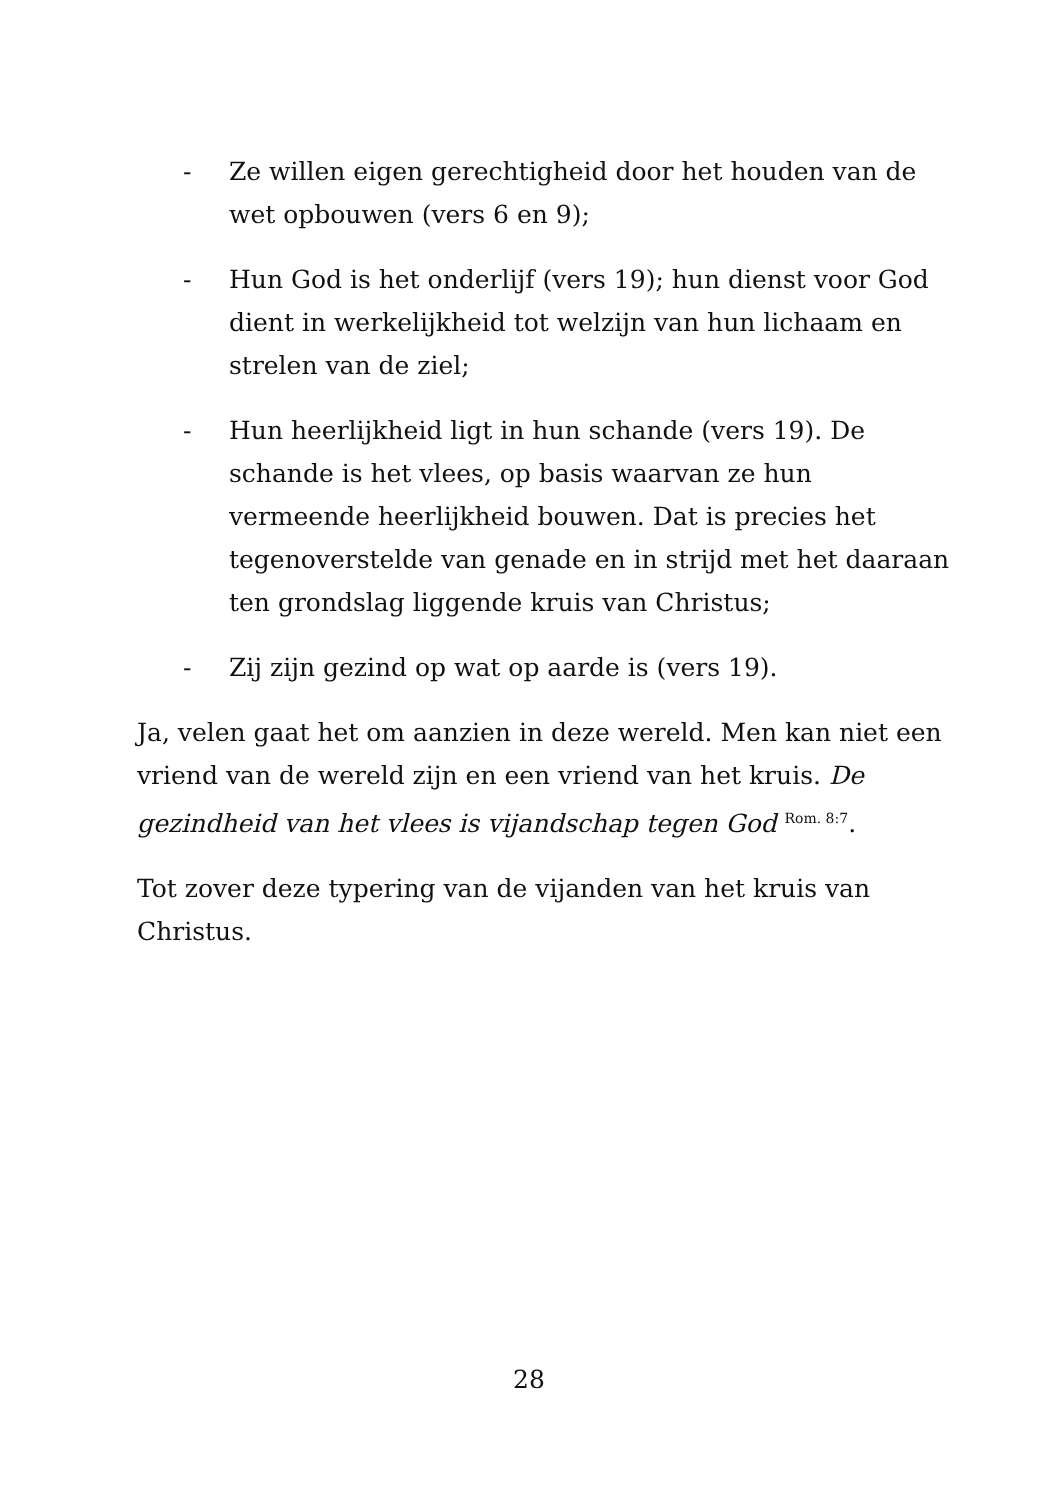- Ze willen eigen gerechtigheid door het houden van de wet opbouwen (vers 6 en 9);
- Hun God is het onderlijf (vers 19); hun dienst voor God dient in werkelijkheid tot welzijn van hun lichaam en strelen van de ziel;
- Hun heerlijkheid ligt in hun schande (vers 19). De schande is het vlees, op basis waarvan ze hun vermeende heerlijkheid bouwen. Dat is precies het tegenoverstelde van genade en in strijd met het daaraan ten grondslag liggende kruis van Christus;
- Zij zijn gezind op wat op aarde is (vers 19).
Ja, velen gaat het om aanzien in deze wereld. Men kan niet een vriend van de wereld zijn en een vriend van het kruis. De gezindheid van het vlees is vijandschap tegen God <sup>Rom. 8:7</sup>.
Tot zover deze typering van de vijanden van het kruis van Christus.
28